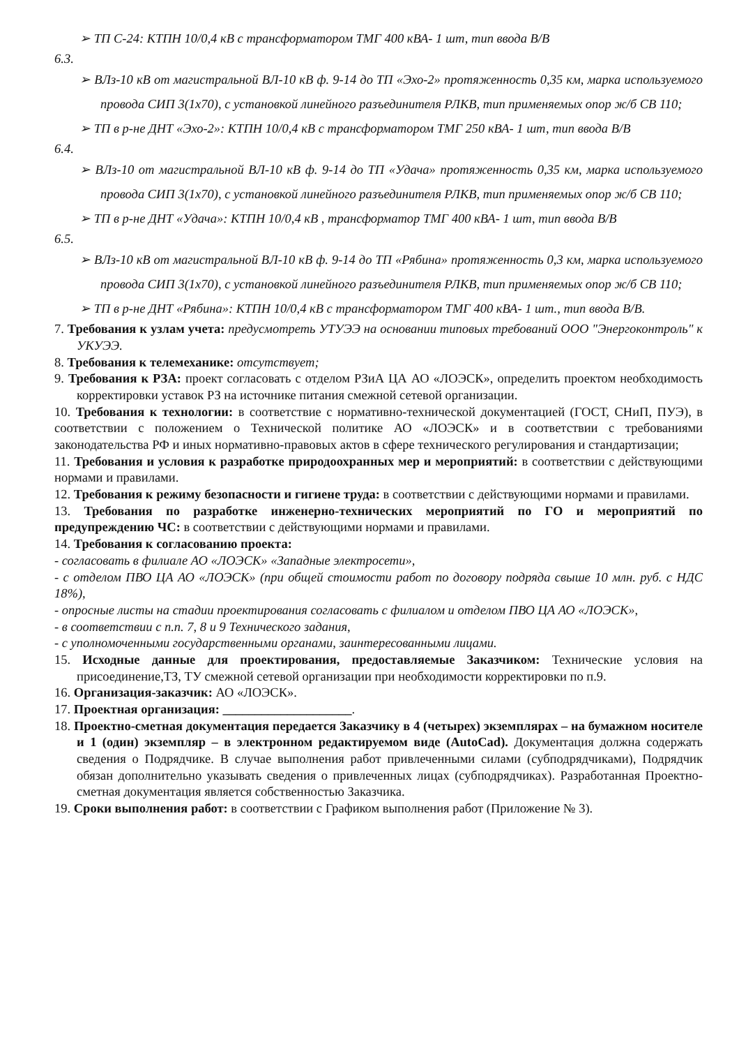➢ ТП С-24: КТПН 10/0,4 кВ с трансформатором ТМГ 400 кВА- 1 шт, тип ввода В/В
6.3.
➢ ВЛз-10 кВ от магистральной ВЛ-10 кВ ф. 9-14 до ТП «Эхо-2» протяженность 0,35 км, марка используемого провода СИП 3(1х70), с установкой линейного разъединителя РЛКВ, тип применяемых опор ж/б СВ 110;
➢ ТП в р-не ДНТ «Эхо-2»: КТПН 10/0,4 кВ с трансформатором ТМГ 250 кВА- 1 шт, тип ввода В/В
6.4.
➢ ВЛз-10 от магистральной ВЛ-10 кВ ф. 9-14 до ТП «Удача» протяженность 0,35 км, марка используемого провода СИП 3(1х70), с установкой линейного разъединителя РЛКВ, тип применяемых опор ж/б СВ 110;
➢ ТП в р-не ДНТ «Удача»: КТПН 10/0,4 кВ , трансформатор ТМГ 400 кВА- 1 шт, тип ввода В/В
6.5.
➢ ВЛз-10 кВ от магистральной ВЛ-10 кВ ф. 9-14 до ТП «Рябина» протяженность 0,3 км, марка используемого провода СИП 3(1х70), с установкой линейного разъединителя РЛКВ, тип применяемых опор ж/б СВ 110;
➢ ТП в р-не ДНТ «Рябина»: КТПН 10/0,4 кВ с трансформатором ТМГ 400 кВА- 1 шт., тип ввода В/В.
7. Требования к узлам учета: предусмотреть УТУЭЭ на основании типовых требований ООО "Энергоконтроль" к УКУЭЭ.
8. Требования к телемеханике: отсутствует;
9. Требования к РЗА: проект согласовать с отделом РЗиА ЦА АО «ЛОЭСК», определить проектом необходимость корректировки уставок РЗ на источнике питания смежной сетевой организации.
10. Требования к технологии: в соответствие с нормативно-технической документацией (ГОСТ, СНиП, ПУЭ), в соответствии с положением о Технической политике АО «ЛОЭСК» и в соответствии с требованиями законодательства РФ и иных нормативно-правовых актов в сфере технического регулирования и стандартизации;
11. Требования и условия к разработке природоохранных мер и мероприятий: в соответствии с действующими нормами и правилами.
12. Требования к режиму безопасности и гигиене труда: в соответствии с действующими нормами и правилами.
13. Требования по разработке инженерно-технических мероприятий по ГО и мероприятий по предупреждению ЧС: в соответствии с действующими нормами и правилами.
14. Требования к согласованию проекта:
- согласовать в филиале АО «ЛОЭСК» «Западные электросети»,
- с отделом ПВО ЦА АО «ЛОЭСК» (при общей стоимости работ по договору подряда свыше 10 млн. руб. с НДС 18%),
- опросные листы на стадии проектирования согласовать с филиалом и отделом ПВО ЦА АО «ЛОЭСК»,
- в соответствии с п.п. 7, 8 и 9 Технического задания,
- с уполномоченными государственными органами, заинтересованными лицами.
15. Исходные данные для проектирования, предоставляемые Заказчиком: Технические условия на присоединение,ТЗ, ТУ смежной сетевой организации при необходимости корректировки по п.9.
16. Организация-заказчик: АО «ЛОЭСК».
17. Проектная организация: ____________________.
18. Проектно-сметная документация передается Заказчику в 4 (четырех) экземплярах – на бумажном носителе и 1 (один) экземпляр – в электронном редактируемом виде (AutoCad). Документация должна содержать сведения о Подрядчике. В случае выполнения работ привлеченными силами (субподрядчиками), Подрядчик обязан дополнительно указывать сведения о привлеченных лицах (субподрядчиках). Разработанная Проектно-сметная документация является собственностью Заказчика.
19. Сроки выполнения работ: в соответствии с Графиком выполнения работ (Приложение № 3).